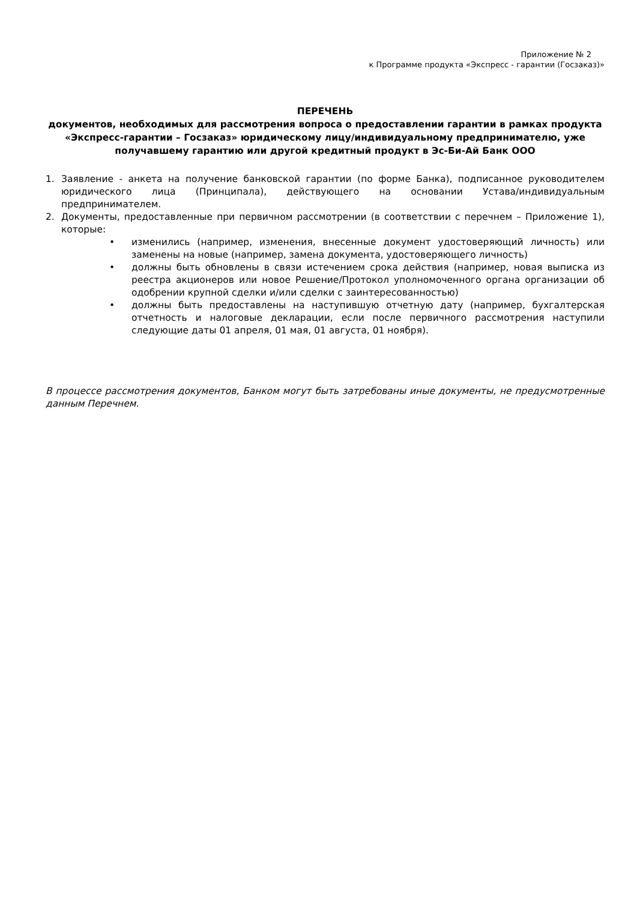Приложение № 2
к Программе продукта «Экспресс - гарантии (Госзаказ)»
ПЕРЕЧЕНЬ
документов, необходимых для рассмотрения вопроса о предоставлении гарантии в рамках продукта «Экспресс-гарантии – Госзаказ» юридическому лицу/индивидуальному предпринимателю, уже получавшему гарантию или другой кредитный продукт в Эс-Би-Ай Банк ООО
1. Заявление - анкета на получение банковской гарантии (по форме Банка), подписанное руководителем юридического лица (Принципала), действующего на основании Устава/индивидуальным предпринимателем.
2. Документы, предоставленные при первичном рассмотрении (в соответствии с перечнем – Приложение 1), которые:
• изменились (например, изменения, внесенные документ удостоверяющий личность) или заменены на новые (например, замена документа, удостоверяющего личность)
• должны быть обновлены в связи истечением срока действия (например, новая выписка из реестра акционеров или новое Решение/Протокол уполномоченного органа организации об одобрении крупной сделки и/или сделки с заинтересованностью)
• должны быть предоставлены на наступившую отчетную дату (например, бухгалтерская отчетность и налоговые декларации, если после первичного рассмотрения наступили следующие даты 01 апреля, 01 мая, 01 августа, 01 ноября).
В процессе рассмотрения документов, Банком могут быть затребованы иные документы, не предусмотренные данным Перечнем.